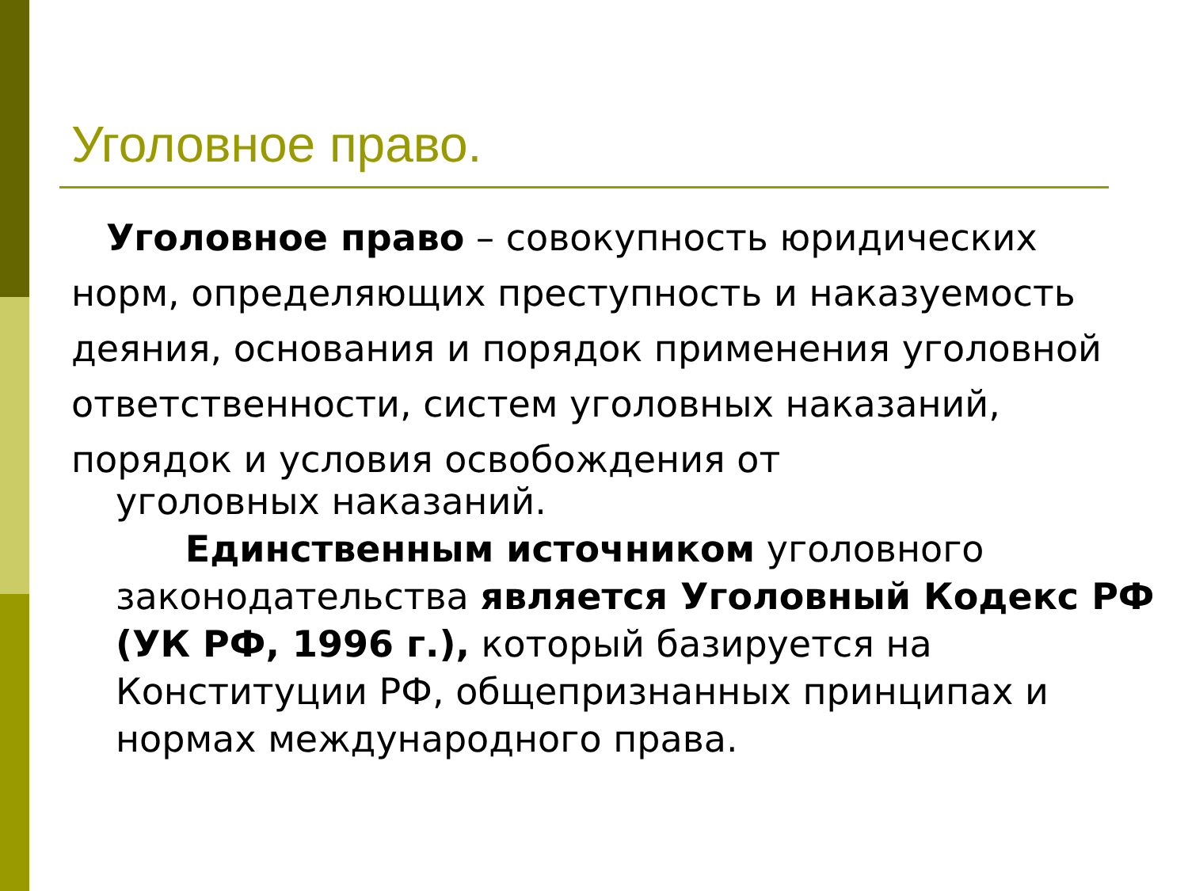Уголовное право.
Уголовное право – совокупность юридических норм, определяющих преступность и наказуемость деяния, основания и порядок применения уголовной ответственности, систем уголовных наказаний, порядок и условия освобождения от
уголовных наказаний.
Единственным источником уголовного законодательства является Уголовный Кодекс РФ (УК РФ, 1996 г.), который базируется на Конституции РФ, общепризнанных принципах и нормах международного права.